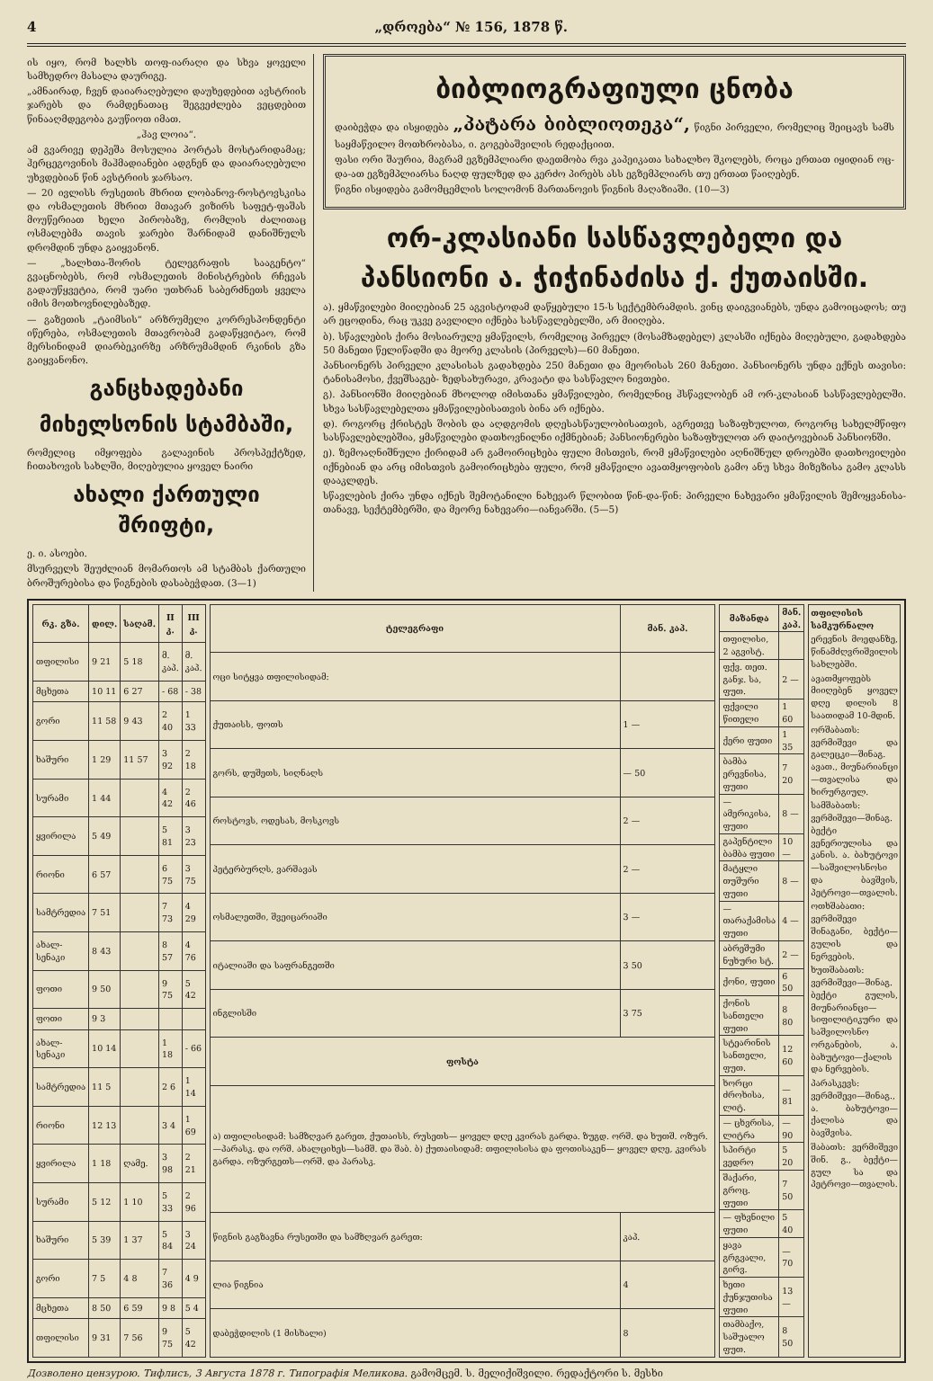4 „დროება“ № 156, 1878 წ.
ის იყო, რომ ხალხს თოფ-იარაღი და სხვა ყოველი სამხედრო მასალა დაურიგე.
„ამნაირად, ჩვენ დაიარაღებული დაუხედებით ავსტრიის ჯარებს და რამდენათაც შეგვეძლება ვეცდებით წინააღმდეგობა გაუწიოთ იმათ.
„ჰავ ლოია“.
ამ გვარივე დეპეშა მოსულია პორტას მოსტარიდამაც; ჰერცეგოვინის მაჰმადიანები ადგნენ და დაიარაღებული უხვდებიან წინ ავსტრიის ჯარსაო.
— 20 ივლისს რუსეთის მხრით ლობანოვ-როსტოვსკისა და ოსმალეთის მხრით მთავარ ვიზირს საფეტ-ფაშას მოუწერიათ ხელი პირობაზე, რომლის ძალითაც ოსმალებმა თავის ჯარები შარნიდამ დანიშნულს დრომდინ უნდა გაიყვანონ.
— „ხალხთა-შორის ტელეგრაფის სააგენტო“ გვაცნობებს, რომ ოსმალეთის მინისტრების რჩევას გადაუწყვეტია, რომ უარი უთხრან საბერძნეთს ყველა იმის მოთხოვნილებაზედ.
— გაზეთის „ტაიმსის“ არზრუმელი კორრესპონდენტი იწერება, ოსმალეთის მთავრობამ გადაწყვიტაო, რომ მერსინიდამ დიარბეკირზე არზრუმამდინ რკინის გზა გაიყვანონო.
განცხადებანი
მიხელსონის სტამბაში,
რომელიც იმყოფება გალავინის პროსპექტზედ, ჩითახოვის სახლში, მიღებულია ყოველ ნაირი
ახალი ქართული შრიფტი,
ე. ი. ასოები.
მსურველს შეუძლიან მომართოს ამ სტამბას ქართული ბროშურებისა და წიგნების დასაბეჭდათ. (3—1)
ბიბლიოგრაფიული ცნობა
დაიბეჭდა და ისყიდება „პატარა ბიბლიოთეკა“, წიგნი პირველი, რომელიც შეიცავს სამს საყმაწვილო მოთხრობასა, ი. გოგებაშვილის რედაქციით.
ფასი ორი შაურია, მაგრამ ეგზემპლიარი დაეთმობა რვა კაპეიკათა სახალხო შკოლებს, როცა ერთათ იყიდიან ოც-და-ათ ეგზემპლიარსა ნაღდ ფულზედ და კერძო პირებს ასს ეგზემპლიარს თუ ერთათ წაიღებენ.
წიგნი ისყიდება გამომცემლის სოლომონ მართანოვის წიგნის მაღაზიაში. (10—3)
ორ-კლასიანი სასწავლებელი და პანსიონი ა. ჭიჭინაძისა ქ. ქუთაისში.
ა). ყმაწვილები მიიღებიან 25 აგვისტოდამ დაწყებული 15-ს სექტემბრამდის. ვინც დაიგვიანებს, უნდა გამოიცადოს; თუ არ ეცოდინა, რაც უკვე გავლილი იქნება სასწავლებელში, არ მიიღება.
ბ). სწავლების ქირა მოსიარულე ყმაწვილს, რომელიც პირველ (მოსამზადებელ) კლასში იქნება მიღებული, გადახდება 50 მანეთი წელიწადში და მეორე კლასის (პირველს)—60 მანეთი.
პანსიონერს პირველი კლასისას გადახდება 250 მანეთი და მეორისას 260 მანეთი. პანსიონერს უნდა ექნეს თავისი: ტანისამოსი, ქვეშსაგებ- ზედსახურავი, კრავატი და სასწავლო ნივთები.
გ). პანსიონში მიიღებიან მხოლოდ იმისთანა ყმაწვილები, რომელნიც ჰსწავლობენ ამ ორ-კლასიან სასწავლებელში. სხვა სასწავლებელთა ყმაწვილებისათვის ბინა არ იქნება.
დ). როგორც ქრისტეს შობის და აღდგომის დღესასწაულობისათვის, აგრეთვე საზაფხულოთ, როგორც სახელმწიფო სასწავლებლებშია, ყმაწვილები დათხოვნილნი იქმნებიან; პანსიონერები საზაფხულოთ არ დაიტოვებიან პანსიონში.
ე). ზემოაღნიშნული ქირიდამ არ გამოირიცხება ფული მისთვის, რომ ყმაწვილები აღნიშნულ დროებში დათხოვილები იქნებიან და არც იმისთვის გამოირიცხება ფული, რომ ყმაწვილი ავათმყოფობის გამო ანუ სხვა მიზეზისა გამო კლასს დააკლდეს.
სწავლების ქირა უნდა იქნეს შემოტანილი ნახევარ წლობით წინ-და-წინ: პირველი ნახევარი ყმაწვილის შემოყვანისა-თანავე, სექტემბერში, და მეორე ნახევარი—იანვარში. (5—5)
| რკ. გზა. | დილ. | საღამ. | II კ. | III კ. |
| --- | --- | --- | --- | --- |
| თფილისი | 9 21 | 5 18 | მ. კაპ. | მ. კაპ. |
| მცხეთა | 10 11 | 6 27 | - 68 | - 38 |
| გორი | 11 58 | 9 43 | 2 40 | 1 33 |
| ხაშური | 1 29 | 11 57 | 3 92 | 2 18 |
| სურამი | 1 44 | | 4 42 | 2 46 |
| ყვირილა | 5 49 | | 5 81 | 3 23 |
| რიონი | 6 57 | | 6 75 | 3 75 |
| სამტრედია | 7 51 | | 7 73 | 4 29 |
| ახალ-სენაკი | 8 43 | | 8 57 | 4 76 |
| ფოთი | 9 50 | | 9 75 | 5 42 |
| ფოთი | 9 3 | | | |
| ახალ-სენაკი | 10 14 | | 1 18 | - 66 |
| სამტრედია | 11 5 | | 2 6 | 1 14 |
| რიონი | 12 13 | | 3 4 | 1 69 |
| ყვირილა | 1 18 | ღამე. | 3 98 | 2 21 |
| სურამი | 5 12 | 1 10 | 5 33 | 2 96 |
| ხაშური | 5 39 | 1 37 | 5 84 | 3 24 |
| გორი | 7 5 | 4 8 | 7 36 | 4 9 |
| მცხეთა | 8 50 | 6 59 | 9 8 | 5 4 |
| თფილისი | 9 31 | 7 56 | 9 75 | 5 42 |
| ტელეგრაფი | მან. კაპ. |
| --- | --- |
| ოცი სიტყვა თფილისიდამ: | |
| ქუთაისს, ფოთს | 1 — |
| გორს, დუშეთს, სიღნაღს | — 50 |
| როსტოვს, ოდესას, მოსკოვს | 2 — |
| პეტერბურღს, ვარშავას | 2 — |
| ოსმალეთში, შვეიცარიაში | 3 — |
| იტალიაში და საფრანგეთში | 3 50 |
| ინგლისში | 3 75 |
| ფოსტა | |
| ა) თფილისიდამ: სამზღვარ გარეთ, ქუთაისს, რუსეთს— ყოველ დღე კვირას გარდა. ზუგდ. ორშ. და ხუთშ. ოზურ.—პარასკ. და ორშ. ახალციხეს—სამშ. და შაბ. ბ) ქუთაისიდამ: თფილისისა და ფოთისაკენ— ყოველ დღე, კვირას გარდა. ოზურგეთს—ორშ. და პარასკ. | |
| წიგნის გაგზავნა რუსეთში და სამზღვარ გარეთ: | კაპ. |
| ლია წიგნია | 4 |
| დაბეჭდილის (1 მისხალი) | 8 |
| მაზანდა | მან. კაპ. |
| --- | --- |
| თფილისი, 2 აგვისტ. | |
| ფქვ. თეთ. განჯ. სა, ფუთ. | 2 — |
| ფქვილი წითელი | 1 60 |
| ქერი ფუთი | 1 35 |
| ბამბა ერევნისა, ფუთი | 7 20 |
| — ამერიკისა, ფუთი | 8 — |
| გაპენტილი ბამბა ფუთი | 10 — |
| მატყლი თუშური ფუთი | 8 — |
| — თარაქამისა ფუთი | 4 — |
| აბრეშუმი ნუხური სტ. | 2 — |
| ქონი, ფუთი | 6 50 |
| ქონის სანთელი ფუთი | 8 80 |
| სტეარინის სანთელი, ფუთ. | 12 60 |
| ხორცი ძროხისა, ლიტ. | — 81 |
| — ცხვრისა, ლიტრა | — 90 |
| სპირტი ვედრო | 5 20 |
| შაქარი, გროც. ფუთი | 7 50 |
| — ფხვნილი ფუთი | 5 40 |
| ყავა გრგვალი, გირვ. | — 70 |
| ხეთი ქუნჯუთისა ფუთი | 13 — |
| თამბაქო, საშუალო ფუთ. | 8 50 |
თფილისის სამკურნალო
ერევნის მოედანზე, წინამძღვრიშვილის სახლებში.
ავათმყოფებს მიიღებენ ყოველ დღე დილის 8 საათიდამ 10-მდინ.
ორშაბათს: ვერმიშევი და გალეცკი—შინაგ. ავათ., მიუნარიანცი—თვალისა და ხირურგიულ.
სამშაბათს: ვერმიშევი—შინაგ. ბექტი ვენერიულისა და კანის. ა. ბახუტოვი—საშვილოსნოსი და ბავშვის, პეტროვი—თვალის.
ოთხშაბათი: ვერმიშევი შინაგანი, ბექტი—გულის და ნერვების.
ხუთშაბათს: ვერმიშევი—შინაგ. ბექტი გულის, მიუნარიანცი—სიფილიტიკური და საშვილოსნო ორგანების, ა. ბახუტოვი—ქალის და ნერვების.
პარასკევს: ვერმიშევი—შინაგ., ა. ბახუტოვი—ქალისა და ბავშვისა.
შაბათს: ვერმიშევი შინ. გ., ბექტი—გულ სა და პეტროვი—თვალის.
Дозволено цензурою. Тифлисъ, 3 Августа 1878 г. Типографія Меликова. გამომცემ. ს. მელიქიშვილი. რედაქტორი ს. მესხი